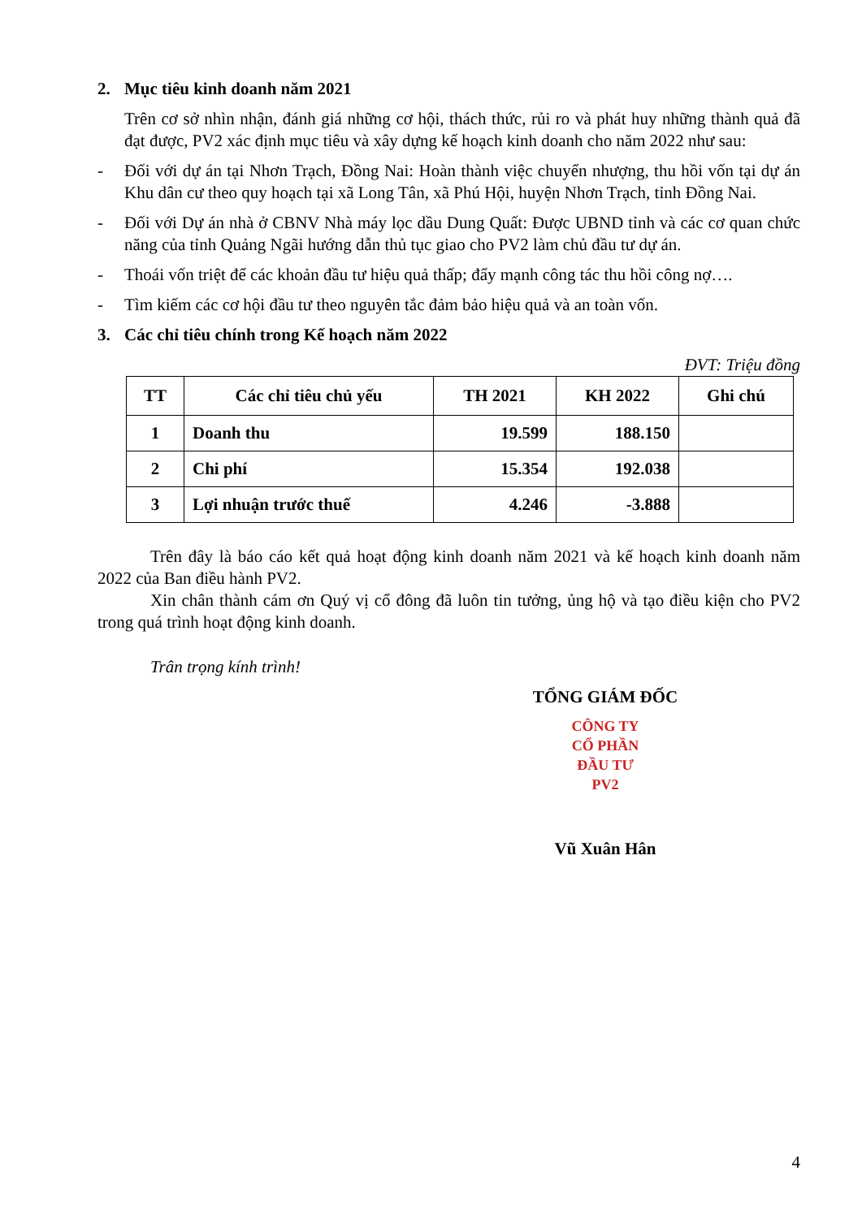2. Mục tiêu kinh doanh năm 2021
Trên cơ sở nhìn nhận, đánh giá những cơ hội, thách thức, rủi ro và phát huy những thành quả đã đạt được, PV2 xác định mục tiêu và xây dựng kế hoạch kinh doanh cho năm 2022 như sau:
- Đối với dự án tại Nhơn Trạch, Đồng Nai: Hoàn thành việc chuyển nhượng, thu hồi vốn tại dự án Khu dân cư theo quy hoạch tại xã Long Tân, xã Phú Hội, huyện Nhơn Trạch, tỉnh Đồng Nai.
- Đối với Dự án nhà ở CBNV Nhà máy lọc dầu Dung Quất: Được UBND tỉnh và các cơ quan chức năng của tỉnh Quảng Ngãi hướng dẫn thủ tục giao cho PV2 làm chủ đầu tư dự án.
- Thoái vốn triệt để các khoản đầu tư hiệu quả thấp; đẩy mạnh công tác thu hồi công nợ….
- Tìm kiếm các cơ hội đầu tư theo nguyên tắc đảm bảo hiệu quả và an toàn vốn.
3. Các chỉ tiêu chính trong Kế hoạch năm 2022
ĐVT: Triệu đồng
| TT | Các chỉ tiêu chủ yếu | TH 2021 | KH 2022 | Ghi chú |
| --- | --- | --- | --- | --- |
| 1 | Doanh thu | 19.599 | 188.150 | |
| 2 | Chi phí | 15.354 | 192.038 | |
| 3 | Lợi nhuận trước thuế | 4.246 | -3.888 | |
Trên đây là báo cáo kết quả hoạt động kinh doanh năm 2021 và kế hoạch kinh doanh năm 2022 của Ban điều hành PV2.
Xin chân thành cám ơn Quý vị cổ đông đã luôn tin tưởng, ủng hộ và tạo điều kiện cho PV2 trong quá trình hoạt động kinh doanh.
Trân trọng kính trình!
TỔNG GIÁM ĐỐC
CÔNG TY
CỔ PHẦN
ĐẦU TƯ
PV2
Vũ Xuân Hân
4